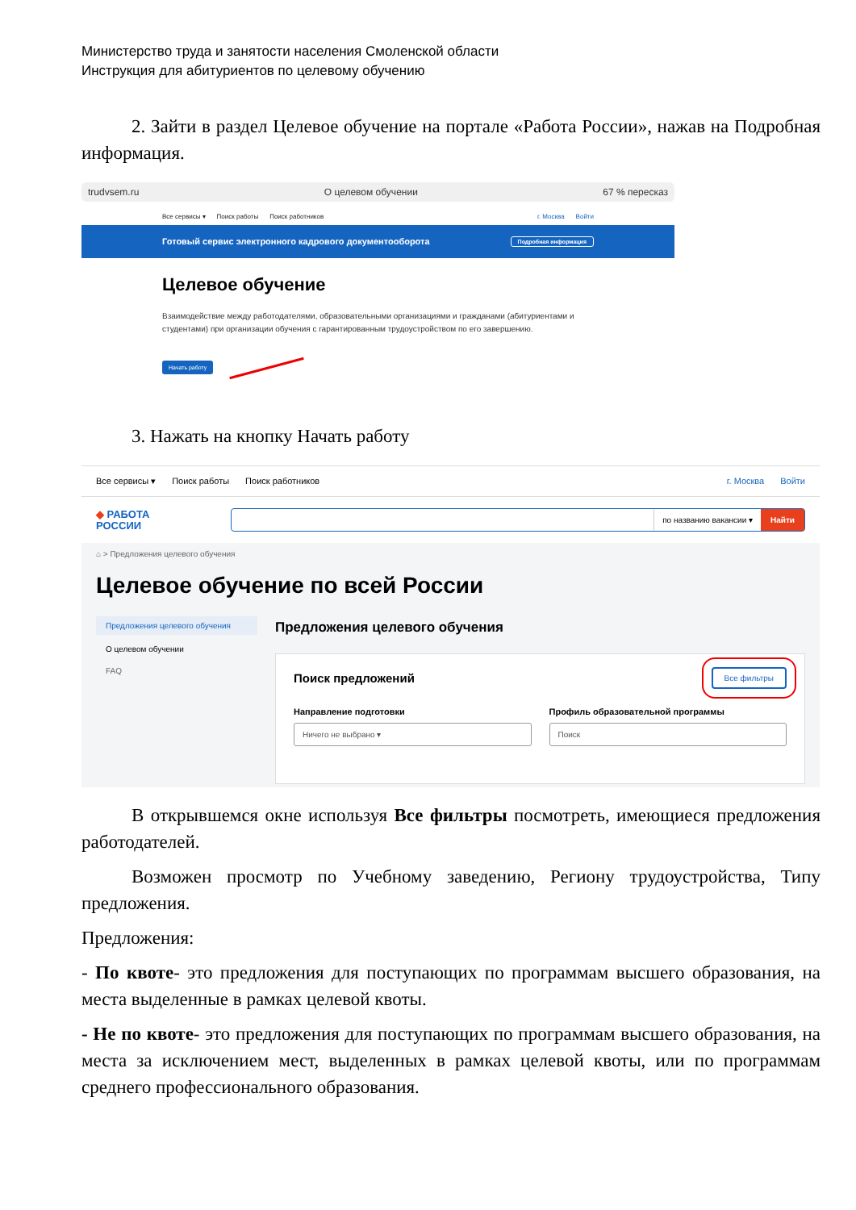Министерство труда и занятости населения Смоленской области
Инструкция для абитуриентов по целевому обучению
2. Зайти в раздел Целевое обучение на портале «Работа России», нажав на Подробная информация.
trudvsem.ru О целевом обучении 67 % пересказ
Все сервисы ▾ Поиск работы Поиск работников г. Москва Войти
Готовый сервис электронного кадрового документооборота Подробная информация
Целевое обучение
Взаимодействие между работодателями, образовательными организациями и гражданами (абитуриентами и студентами) при организации обучения с гарантированным трудоустройством по его завершению.
Начать работу
3. Нажать на кнопку Начать работу
Все сервисы ▾ Поиск работы Поиск работников г. Москва Войти
◆ РАБОТА
РОССИИ
по названию вакансии ▾ Найти
⌂ > Предложения целевого обучения
Целевое обучение по всей России
Предложения целевого обучения
О целевом обучении
FAQ
Предложения целевого обучения
Поиск предложений Все фильтры
Направление подготовки
Ничего не выбрано ▾
Профиль образовательной программы
Поиск
В открывшемся окне используя Все фильтры посмотреть, имеющиеся предложения работодателей.
Возможен просмотр по Учебному заведению, Региону трудоустройства, Типу предложения.
Предложения:
- По квоте- это предложения для поступающих по программам высшего образования, на места выделенные в рамках целевой квоты.
- Не по квоте- это предложения для поступающих по программам высшего образования, на места за исключением мест, выделенных в рамках целевой квоты, или по программам среднего профессионального образования.